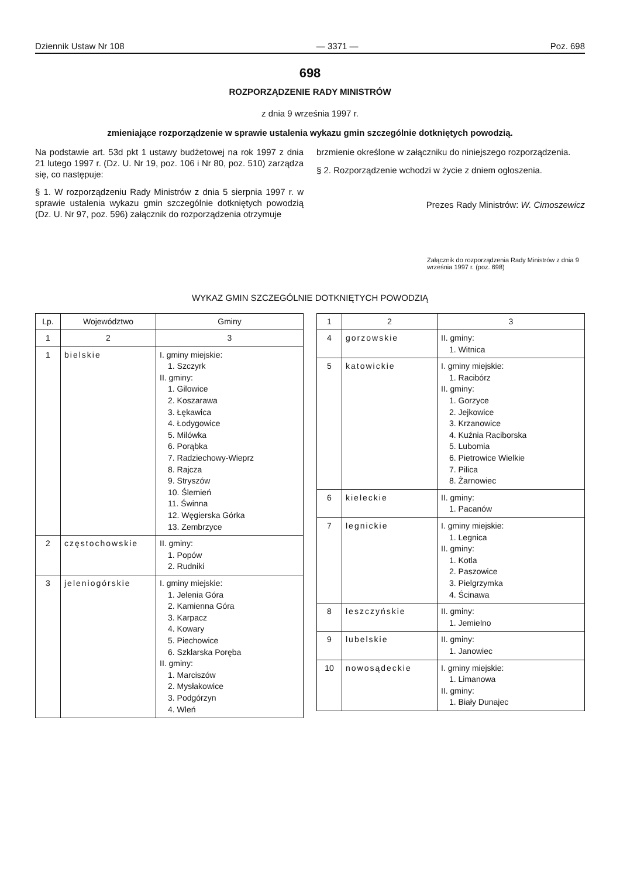Dziennik Ustaw Nr 108 — 3371 — Poz. 698
698
ROZPORZĄDZENIE RADY MINISTRÓW
z dnia 9 września 1997 r.
zmieniające rozporządzenie w sprawie ustalenia wykazu gmin szczególnie dotkniętych powodzią.
Na podstawie art. 53d pkt 1 ustawy budżetowej na rok 1997 z dnia 21 lutego 1997 r. (Dz. U. Nr 19, poz. 106 i Nr 80, poz. 510) zarządza się, co następuje:
§ 1. W rozporządzeniu Rady Ministrów z dnia 5 sierpnia 1997 r. w sprawie ustalenia wykazu gmin szczególnie dotkniętych powodzią (Dz. U. Nr 97, poz. 596) załącznik do rozporządzenia otrzymuje
brzmienie określone w załączniku do niniejszego rozporządzenia.
§ 2. Rozporządzenie wchodzi w życie z dniem ogłoszenia.
Prezes Rady Ministrów: W. Cimoszewicz
Załącznik do rozporządzenia Rady Ministrów z dnia 9 września 1997 r. (poz. 698)
WYKAZ GMIN SZCZEGÓLNIE DOTKNIĘTYCH POWODZIĄ
| Lp. | Województwo | Gminy |
| --- | --- | --- |
| 1 | 2 | 3 |
| 1 | bielskie | I. gminy miejskie: 1. Szczyrk II. gminy: 1. Gilowice 2. Koszarawa 3. Łękawica 4. Łodygowice 5. Milówka 6. Porąbka 7. Radziechowy-Wieprz 8. Rajcza 9. Stryszów 10. Ślemień 11. Świnna 12. Węgierska Górka 13. Zembrzyce |
| 2 | częstochowskie | II. gminy: 1. Popów 2. Rudniki |
| 3 | jeleniogórskie | I. gminy miejskie: 1. Jelenia Góra 2. Kamienna Góra 3. Karpacz 4. Kowary 5. Piechowice 6. Szklarska Poręba II. gminy: 1. Marciszów 2. Mysłakowice 3. Podgórzyn 4. Wleń |
| 1 | 2 | 3 |
| --- | --- | --- |
| 4 | gorzowskie | II. gminy: 1. Witnica |
| 5 | katowickie | I. gminy miejskie: 1. Racibórz II. gminy: 1. Gorzyce 2. Jejkowice 3. Krzanowice 4. Kuźnia Raciborska 5. Lubomia 6. Pietrowice Wielkie 7. Pilica 8. Żarnowiec |
| 6 | kieleckie | II. gminy: 1. Pacanów |
| 7 | legnickie | I. gminy miejskie: 1. Legnica II. gminy: 1. Kotla 2. Paszowice 3. Pielgrzymka 4. Ścinawa |
| 8 | leszczyńskie | II. gminy: 1. Jemielno |
| 9 | lubelskie | II. gminy: 1. Janowiec |
| 10 | nowosądeckie | I. gminy miejskie: 1. Limanowa II. gminy: 1. Biały Dunajec |